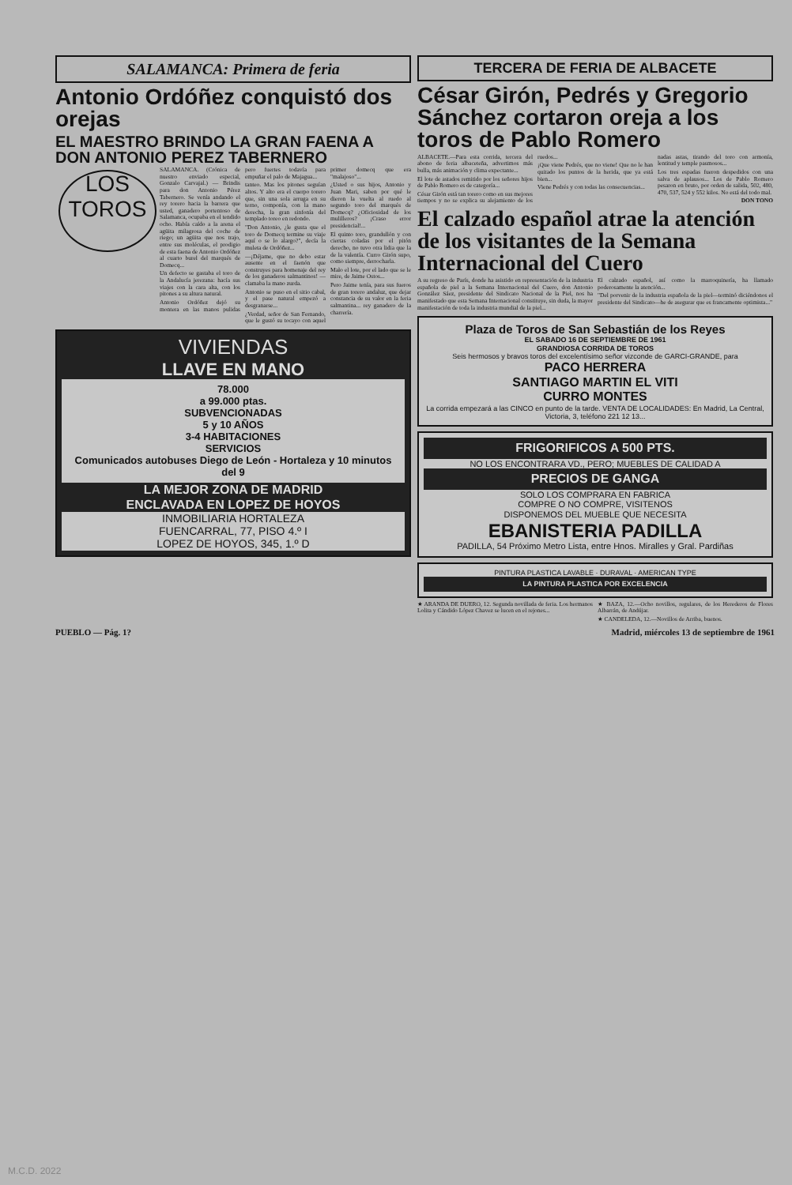SALAMANCA: Primera de feria
Antonio Ordóñez conquistó dos orejas
EL MAESTRO BRINDO LA GRAN FAENA A DON ANTONIO PEREZ TABERNERO
LOS TOROS
SALAMANCA. (Crónica de nuestro enviado especial, Gonzalo Carvajal.) — Brindis para don Antonio Pérez Tabernero. Se venía andando el rey torero hacia la barrera que usted, ganadero portentoso de Salamanca, ocupaba en el tendido ocho. Había caído a la arena el agüita milagrosa del coche de riego; un agüita que nos trajo, entre sus moléculas, el prodigio de esta faena de Antonio Ordóñez al cuarto burel del marqués de Domecq...
Un defecto se gastaba el toro de la Andalucía jerezana: hacía sus viajes con la cara alta, con los pitones a su altura natural.
Antonio Ordóñez dejó su montera en las manos pulidas pero fuertes todavía para empuñar el palo de Majagua...
tanteo. Mas los pitones seguían altos. Y alto era el cuerpo torero que, sin una sola arruga en su terno, componía, con la mano derecha, la gran sinfonía del templado toreo en redondo.
"Don Antonio, ¿le gusta que el toro de Domecq termine su viaje aquí o se lo alargo?", decía la muleta de Ordóñez...
—¡Déjame, que no debo estar ausente en el faenón que construyes para homenaje del rey de los ganaderos salmantinos! —clamaba la mano zurda.
Antonio se puso en el sitio cabal, y el pase natural empezó a desgranarse...
¿Verdad, señor de San Fernando, que le gustó su tocayo con aquel primer domecq que era "malajoso"...
¿Usted o sus hijos, Antonio y Juan Mari, saben por qué le dieron la vuelta al ruedo al segundo toro del marqués de Domecq? ¿Oficiosidad de los mulilleros? ¡Craso error presidencial!...
El quinto toro, grandullón y con ciertas coladas por el pitón derecho, no tuvo otra lidia que la de la valentía. Curro Girón supo, como siempre, derrocharla.
Malo el lote, por el lado que se le mire, de Jaime Ostos...
Pero Jaime tenía, para sus fueros de gran torero andaluz, que dejar constancia de su valor en la feria salmantina... rey ganadero de la charrería.
VIVIENDAS
LLAVE EN MANO
78.000
a 99.000 ptas.
SUBVENCIONADAS
5 y 10 AÑOS
3-4 HABITACIONES
SERVICIOS
Comunicados autobuses Diego de León - Hortaleza y 10 minutos del 9
LA MEJOR ZONA DE MADRID
ENCLAVADA EN LOPEZ DE HOYOS
INMOBILIARIA HORTALEZA
FUENCARRAL, 77, PISO 4.º I
LOPEZ DE HOYOS, 345, 1.º D
TERCERA DE FERIA DE ALBACETE
César Girón, Pedrés y Gregorio Sánchez cortaron oreja a los toros de Pablo Romero
ALBACETE.—Para esta corrida, tercera del abono de feria albaceteña, advertimos más bulla, más animación y clima expectante...
El lote de astados remitido por los señores hijos de Pablo Romero es de categoría...
César Girón está tan torero como en sus mejores tiempos y no se explica su alejamiento de los ruedos...
¡Que viene Pedrés, que no viene! Que no le han quitado los puntos de la herida, que ya está bien...
Viene Pedrés y con todas las consecuencias...
nadas astas, tirando del toro con armonía, lentitud y temple pasmosos...
Los tres espadas fueron despedidos con una salva de aplausos... Los de Pablo Romero pesaron en bruto, por orden de salida, 502, 480, 470, 537, 524 y 552 kilos. No está del todo mal.
DON TONO
El calzado español atrae la atención de los visitantes de la Semana Internacional del Cuero
A su regreso de París, donde ha asistido en representación de la industria española de piel a la Semana Internacional del Cuero, don Antonio González Sáez, presidente del Sindicato Nacional de la Piel, nos ha manifestado que esta Semana Internacional constituye, sin duda, la mayor manifestación de toda la industria mundial de la piel...
El calzado español, así como la marroquinería, ha llamado poderosamente la atención...
"Del porvenir de la industria española de la piel—terminó diciéndonos el presidente del Sindicato—he de asegurar que es francamente optimista..."
Plaza de Toros de San Sebastián de los Reyes
EL SABADO 16 DE SEPTIEMBRE DE 1961
GRANDIOSA CORRIDA DE TOROS
Seis hermosos y bravos toros del excelentísimo señor vizconde de GARCI-GRANDE, para
PACO HERRERA
SANTIAGO MARTIN EL VITI
CURRO MONTES
La corrida empezará a las CINCO en punto de la tarde. VENTA DE LOCALIDADES: En Madrid, La Central, Victoria, 3, teléfono 221 12 13...
FRIGORIFICOS A 500 PTS.
NO LOS ENCONTRARA VD., PERO; MUEBLES DE CALIDAD A
PRECIOS DE GANGA
SOLO LOS COMPRARA EN FABRICA
COMPRE O NO COMPRE, VISITENOS
DISPONEMOS DEL MUEBLE QUE NECESITA
EBANISTERIA PADILLA
PADILLA, 54 Próximo Metro Lista, entre Hnos. Miralles y Gral. Pardiñas
PINTURA PLASTICA LAVABLE · DURAVAL · AMERICAN TYPE
LA PINTURA PLASTICA POR EXCELENCIA
★ ARANDA DE DUERO, 12. Segunda novillada de feria. Los hermanos Lolita y Cándido López Chavez se lucen en el rejones...
★ BAZA, 12.—Ocho novillos, regulares, de los Herederos de Flores Albarrán, de Andújar.
★ CANDELEDA, 12.—Novillos de Arriba, buenos.
PUEBLO — Pág. 1? Madrid, miércoles 13 de septiembre de 1961
M.C.D. 2022